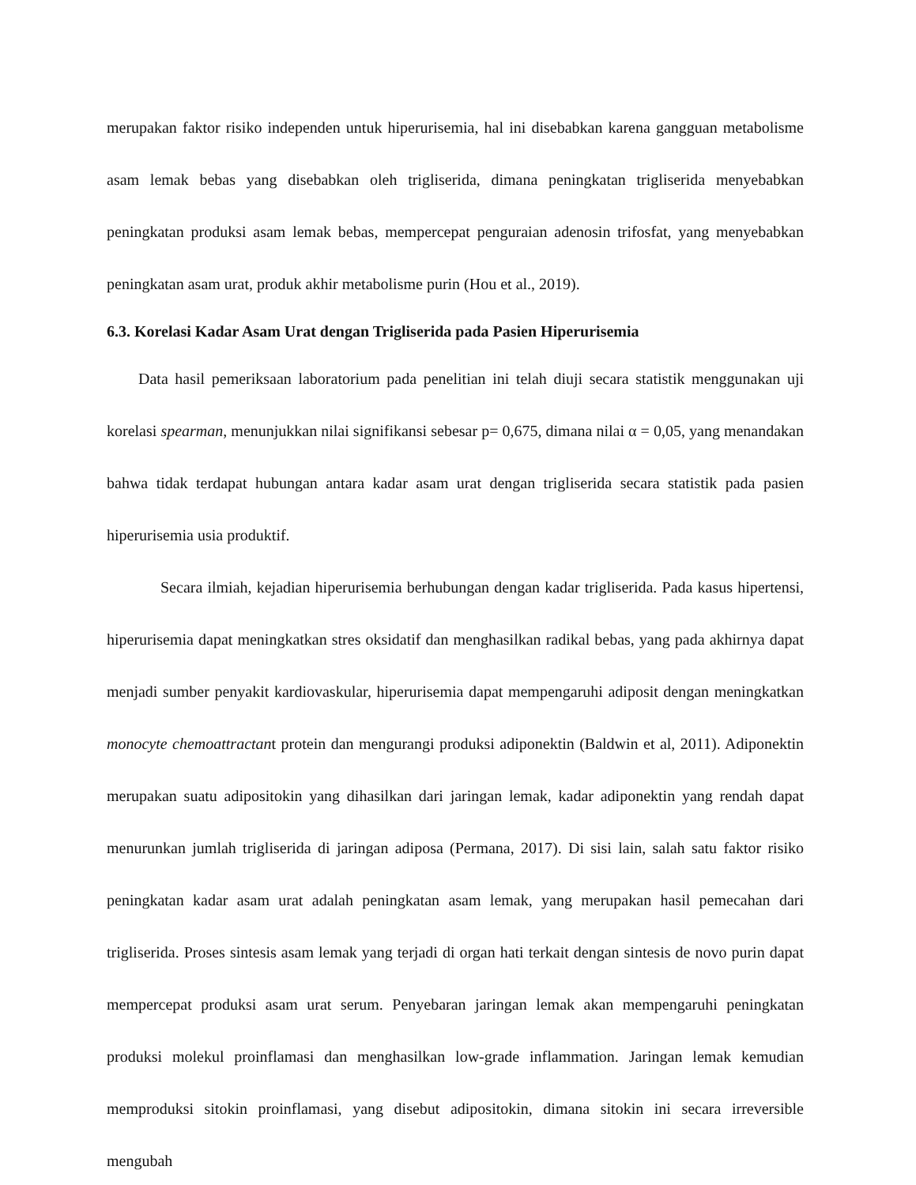merupakan faktor risiko independen untuk hiperurisemia, hal ini disebabkan karena gangguan metabolisme asam lemak bebas yang disebabkan oleh trigliserida, dimana peningkatan trigliserida menyebabkan peningkatan produksi asam lemak bebas, mempercepat penguraian adenosin trifosfat, yang menyebabkan peningkatan asam urat, produk akhir metabolisme purin (Hou et al., 2019).
6.3. Korelasi Kadar Asam Urat dengan Trigliserida pada Pasien Hiperurisemia
Data hasil pemeriksaan laboratorium pada penelitian ini telah diuji secara statistik menggunakan uji korelasi spearman, menunjukkan nilai signifikansi sebesar p= 0,675, dimana nilai α = 0,05, yang menandakan bahwa tidak terdapat hubungan antara kadar asam urat dengan trigliserida secara statistik pada pasien hiperurisemia usia produktif.
Secara ilmiah, kejadian hiperurisemia berhubungan dengan kadar trigliserida. Pada kasus hipertensi, hiperurisemia dapat meningkatkan stres oksidatif dan menghasilkan radikal bebas, yang pada akhirnya dapat menjadi sumber penyakit kardiovaskular, hiperurisemia dapat mempengaruhi adiposit dengan meningkatkan monocyte chemoattractant protein dan mengurangi produksi adiponektin (Baldwin et al, 2011). Adiponektin merupakan suatu adipositokin yang dihasilkan dari jaringan lemak, kadar adiponektin yang rendah dapat menurunkan jumlah trigliserida di jaringan adiposa (Permana, 2017). Di sisi lain, salah satu faktor risiko peningkatan kadar asam urat adalah peningkatan asam lemak, yang merupakan hasil pemecahan dari trigliserida. Proses sintesis asam lemak yang terjadi di organ hati terkait dengan sintesis de novo purin dapat mempercepat produksi asam urat serum. Penyebaran jaringan lemak akan mempengaruhi peningkatan produksi molekul proinflamasi dan menghasilkan low-grade inflammation. Jaringan lemak kemudian memproduksi sitokin proinflamasi, yang disebut adipositokin, dimana sitokin ini secara irreversible mengubah